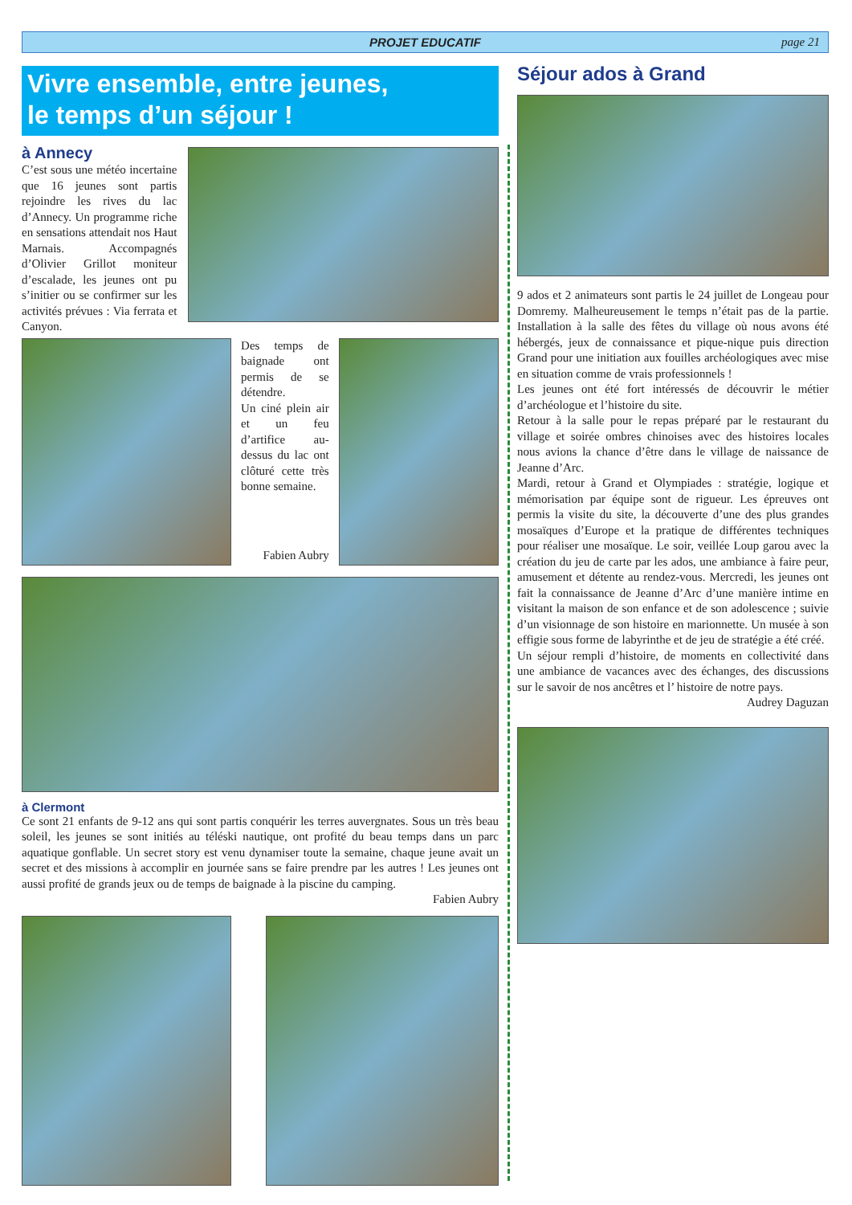PROJET EDUCATIF page 21
Vivre ensemble, entre jeunes,
le temps d’un séjour !
à Annecy
C’est sous une météo incertaine que 16 jeunes sont partis rejoindre les rives du lac d’Annecy. Un programme riche en sensations attendait nos Haut Marnais. Accompagnés d’Olivier Grillot moniteur d’escalade, les jeunes ont pu s’initier ou se confirmer sur les activités prévues : Via ferrata et Canyon.
Des temps de baignade ont permis de se détendre.
Un ciné plein air et un feu d’artifice au-dessus du lac ont clôturé cette très bonne semaine.
Fabien Aubry
à Clermont
Ce sont 21 enfants de 9-12 ans qui sont partis conquérir les terres auvergnates. Sous un très beau soleil, les jeunes se sont initiés au téléski nautique, ont profité du beau temps dans un parc aquatique gonflable. Un secret story est venu dynamiser toute la semaine, chaque jeune avait un secret et des missions à accomplir en journée sans se faire prendre par les autres ! Les jeunes ont aussi profité de grands jeux ou de temps de baignade à la piscine du camping.
Fabien Aubry
Séjour ados à Grand
9 ados et 2 animateurs sont partis le 24 juillet de Longeau pour Domremy. Malheureusement le temps n’était pas de la partie. Installation à la salle des fêtes du village où nous avons été hébergés, jeux de connaissance et pique-nique puis direction Grand pour une initiation aux fouilles archéologiques avec mise en situation comme de vrais professionnels !
Les jeunes ont été fort intéressés de découvrir le métier d’archéologue et l’histoire du site.
Retour à la salle pour le repas préparé par le restaurant du village et soirée ombres chinoises avec des histoires locales nous avions la chance d’être dans le village de naissance de Jeanne d’Arc.
Mardi, retour à Grand et Olympiades : stratégie, logique et mémorisation par équipe sont de rigueur. Les épreuves ont permis la visite du site, la découverte d’une des plus grandes mosaïques d’Europe et la pratique de différentes techniques pour réaliser une mosaïque. Le soir, veillée Loup garou avec la création du jeu de carte par les ados, une ambiance à faire peur, amusement et détente au rendez-vous. Mercredi, les jeunes ont fait la connaissance de Jeanne d’Arc d’une manière intime en visitant la maison de son enfance et de son adolescence ; suivie d’un visionnage de son histoire en marionnette. Un musée à son effigie sous forme de labyrinthe et de jeu de stratégie a été créé.
Un séjour rempli d’histoire, de moments en collectivité dans une ambiance de vacances avec des échanges, des discussions sur le savoir de nos ancêtres et l’ histoire de notre pays.
Audrey Daguzan